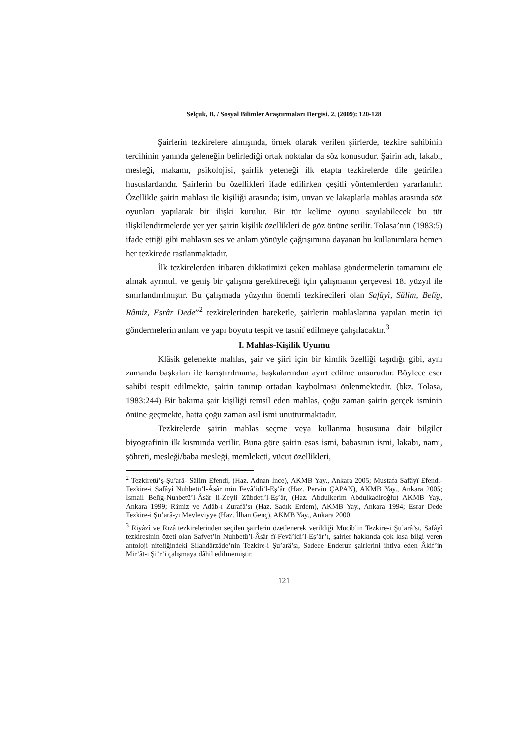Selçuk, B. / Sosyal Bilimler Araştırmaları Dergisi. 2, (2009): 120-128
Şairlerin tezkirelere alınışında, örnek olarak verilen şiirlerde, tezkire sahibinin tercihinin yanında geleneğin belirlediği ortak noktalar da söz konusudur. Şairin adı, lakabı, mesleği, makamı, psikolojisi, şairlik yeteneği ilk etapta tezkirelerde dile getirilen hususlardandır. Şairlerin bu özellikleri ifade edilirken çeşitli yöntemlerden yararlanılır. Özellikle şairin mahlası ile kişiliği arasında; isim, unvan ve lakaplarla mahlas arasında söz oyunları yapılarak bir ilişki kurulur. Bir tür kelime oyunu sayılabilecek bu tür ilişkilendirmelerde yer yer şairin kişilik özellikleri de göz önüne serilir. Tolasa’nın (1983:5) ifade ettiği gibi mahlasın ses ve anlam yönüyle çağrışımına dayanan bu kullanımlara hemen her tezkirede rastlanmaktadır.
İlk tezkirelerden itibaren dikkatimizi çeken mahlasa göndermelerin tamamını ele almak ayrıntılı ve geniş bir çalışma gerektireceği için çalışmanın çerçevesi 18. yüzyıl ile sınırlandırılmıştır. Bu çalışmada yüzyılın önemli tezkirecileri olan Safâyî, Sâlim, Belîg, Râmiz, Esrâr Dede”<sup>2</sup> tezkirelerinden hareketle, şairlerin mahlaslarına yapılan metin içi göndermelerin anlam ve yapı boyutu tespit ve tasnif edilmeye çalışılacaktır.<sup>3</sup>
I. Mahlas-Kişilik Uyumu
Klâsik gelenekte mahlas, şair ve şiiri için bir kimlik özelliği taşıdığı gibi, aynı zamanda başkaları ile karıştırılmama, başkalarından ayırt edilme unsurudur. Böylece eser sahibi tespit edilmekte, şairin tanınıp ortadan kaybolması önlenmektedir. (bkz. Tolasa, 1983:244) Bir bakıma şair kişiliği temsil eden mahlas, çoğu zaman şairin gerçek isminin önüne geçmekte, hatta çoğu zaman asıl ismi unutturmaktadır.
Tezkirelerde şairin mahlas seçme veya kullanma hususuna dair bilgiler biyografinin ilk kısmında verilir. Buna göre şairin esas ismi, babasının ismi, lakabı, namı, şöhreti, mesleği/baba mesleği, memleketi, vücut özellikleri,
<sup>2</sup> Tezkiretü’ş-Şu’arâ- Sâlim Efendi, (Haz. Adnan İnce), AKMB Yay., Ankara 2005; Mustafa Safâyî Efendi-Tezkire-i Safâyî Nuhbetü’l-Âsâr min Fevâ’idi’l-Eş’âr (Haz. Pervin ÇAPAN), AKMB Yay., Ankara 2005; İsmail Belîg-Nuhbetü’l-Âsâr li-Zeyli Zübdeti’l-Eş’âr, (Haz. Abdulkerim Abdulkadiroğlu) AKMB Yay., Ankara 1999; Râmiz ve Adâb-ı Zurafâ’sı (Haz. Sadık Erdem), AKMB Yay., Ankara 1994; Esrar Dede Tezkire-i Şu’arâ-yı Mevleviyye (Haz. İlhan Genç), AKMB Yay., Ankara 2000.
<sup>3</sup> Riyâzî ve Rızâ tezkirelerinden seçilen şairlerin özetlenerek verildiği Mucîb’in Tezkire-i Şu’arâ’sı, Safâyî tezkiresinin özeti olan Safvet’in Nuhbetü’l-Âsâr fî-Fevâ’idi’l-Eş’âr’ı, şairler hakkında çok kısa bilgi veren antoloji niteliğindeki Silahdârzâde’nin Tezkire-i Şu’arâ’sı, Sadece Enderun şairlerini ihtiva eden Âkif’in Mir’ât-ı Şi’r’i çalışmaya dâhil edilmemiştir.
121